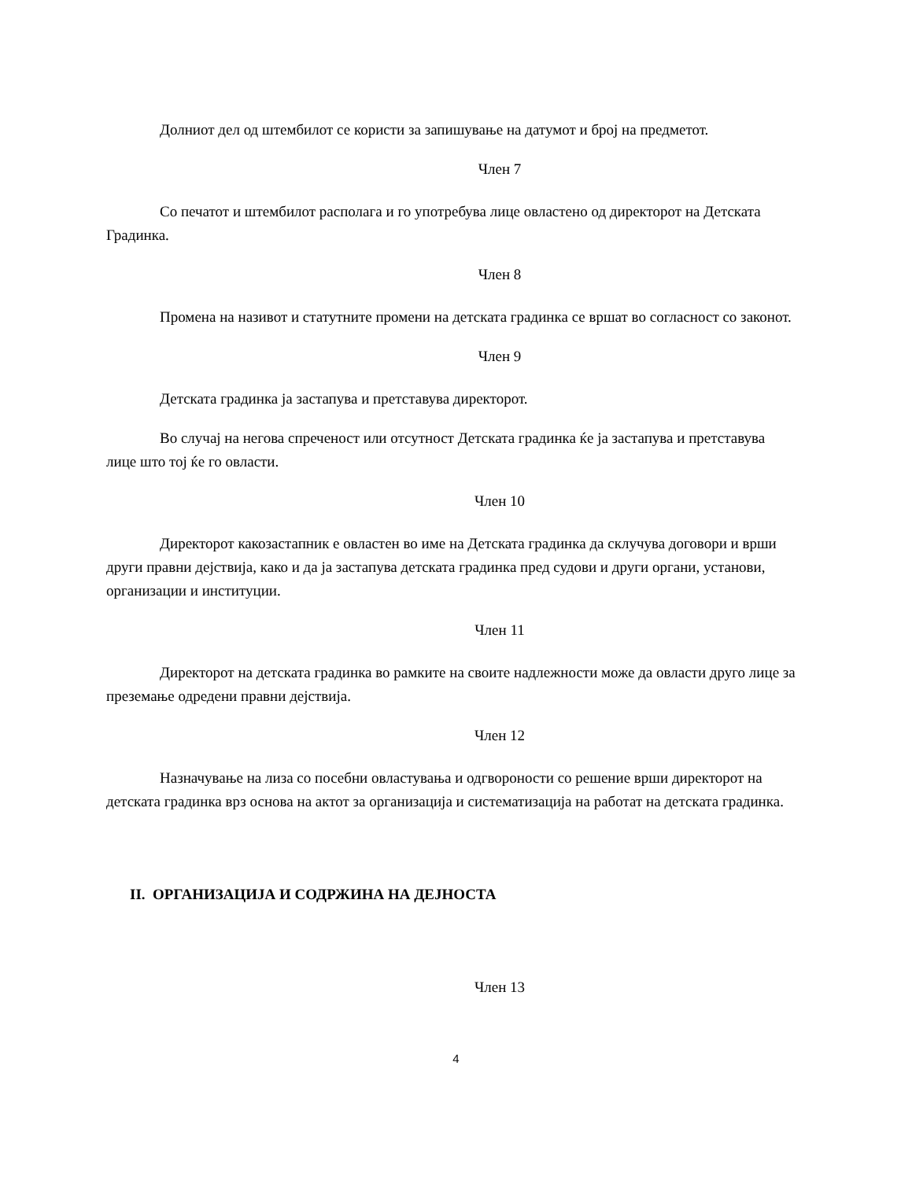Долниот дел од штембилот се користи за запишување на датумот и број на предметот.
Член 7
Со печатот и штембилот располага и го употребува лице овластено од директорот на Детската Градинка.
Член 8
Промена на називот и статутните промени на детската градинка се вршат во согласност со законот.
Член 9
Детската градинка ја застапува и претставува директорот.
Во случај на негова спреченост или отсутност Детската градинка ќе ја застапува и претставува лице што тој ќе го овласти.
Член 10
Директорот какозастапник е овластен во име на Детската градинка да склучува договори и врши други правни дејствија, како и да ја застапува детската градинка пред судови и други органи, установи, организации и институции.
Член 11
Директорот на детската градинка во рамките на своите надлежности може да овласти друго лице за преземање одредени правни дејствија.
Член 12
Назначување на лиза со посебни овластувања и одгвороности со решение врши директорот на детската градинка врз основа на актот за организација и систематизација на работат на детската градинка.
II. ОРГАНИЗАЦИЈА И СОДРЖИНА НА ДЕЈНОСТА
Член 13
4